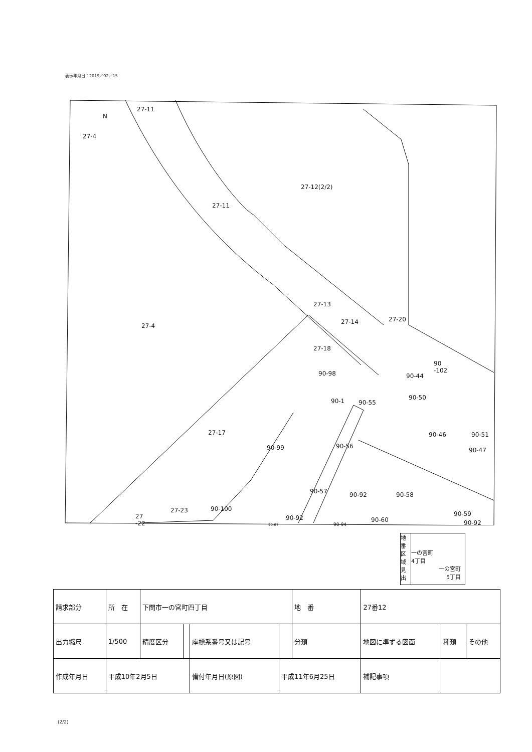表示年月日：2019／02／15
27-11
N
27-4
27-12(2/2)
27-11
27-13
27-4
27-14 27-20
27-18
90
-102
90-98 90-44
90-1 90-55
90-50
27-17 90-46 90-51
90-99 90-56
90-47
90-57 90-92 90-58
90-100
27-23 90-59
27
-22
90-92 90-60 90-92
90-67 90-94
地番区域見出
一の宮町
4丁目
一の宮町
5丁目
| 請求部分 | 所 在 | 下関市一の宮町四丁目 | | | | 地 番 | 27番12 | | |
| 出力縮尺 | 1/500 | 精度区分 | | 座標系番号又は記号 | | 分類 | 地図に準ずる図面 | 種類 | その他 |
| 作成年月日 | 平成10年2月5日 | | | 備付年月日(原図) | 平成11年6月25日 | | 補記事項 | | |
(2/2)